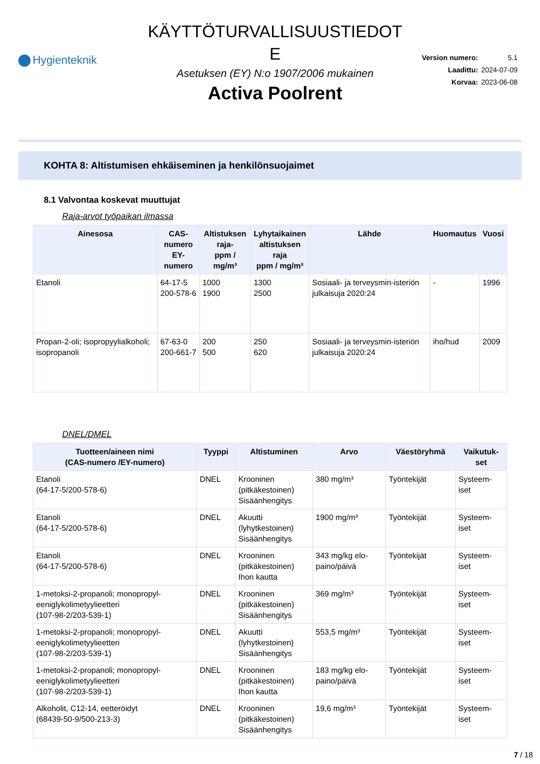Hygienteknik
KÄYTTÖTURVALLISUUSTIEDOT
E
Asetuksen (EY) N:o 1907/2006 mukainen
Activa Poolrent
| Version numero: | 5.1 |
| Laadittu: | 2024-07-09 |
| Korvaa: | 2023-06-08 |
KOHTA 8: Altistumisen ehkäiseminen ja henkilönsuojaimet
8.1 Valvontaa koskevat muuttujat
Raja-arvot työpaikan ilmassa
| Ainesosa | CAS- numero EY-numero | Altistuksen raja- ppm / mg/m³ | Lyhytaikainen altistuksen raja ppm / mg/m³ | Lähde | Huomautus | Vuosi |
| --- | --- | --- | --- | --- | --- | --- |
| Etanoli | 64-17-5 200-578-6 | 1000 1900 | 1300 2500 | Sosiaali- ja terveysmin-isteriön julkaisuja 2020:24 | - | 1996 |
| Propan-2-oli; isopropyylialkoholi; isopropanoli | 67-63-0 200-661-7 | 200 500 | 250 620 | Sosiaali- ja terveysmin-isteriön julkaisuja 2020:24 | iho/hud | 2009 |
DNEL/DMEL
| Tuotteen/aineen nimi (CAS-numero /EY-numero) | Tyyppi | Altistuminen | Arvo | Väestöryhmä | Vaikutuk- set |
| --- | --- | --- | --- | --- | --- |
| Etanoli (64-17-5/200-578-6) | DNEL | Krooninen (pitkäkestoinen) Sisäänhengitys | 380 mg/m³ | Työntekijät | Systeem- iset |
| Etanoli (64-17-5/200-578-6) | DNEL | Akuutti (lyhytkestoinen) Sisäänhengitys | 1900 mg/m³ | Työntekijät | Systeem- iset |
| Etanoli (64-17-5/200-578-6) | DNEL | Krooninen (pitkäkestoinen) Ihon kautta | 343 mg/kg elo- paino/päivä | Työntekijät | Systeem- iset |
| 1-metoksi-2-propanoli; monopropyl- eeniglykolimetyylieetteri (107-98-2/203-539-1) | DNEL | Krooninen (pitkäkestoinen) Sisäänhengitys | 369 mg/m³ | Työntekijät | Systeem- iset |
| 1-metoksi-2-propanoli; monopropyl- eeniglykolimetyylieetteri (107-98-2/203-539-1) | DNEL | Akuutti (lyhytkestoinen) Sisäänhengitys | 553,5 mg/m³ | Työntekijät | Systeem- iset |
| 1-metoksi-2-propanoli; monopropyl- eeniglykolimetyylieetteri (107-98-2/203-539-1) | DNEL | Krooninen (pitkäkestoinen) Ihon kautta | 183 mg/kg elo- paino/päivä | Työntekijät | Systeem- iset |
| Alkoholit, C12-14, eetteröidyt (68439-50-9/500-213-3) | DNEL | Krooninen (pitkäkestoinen) Sisäänhengitys | 19,6 mg/m³ | Työntekijät | Systeem- iset |
7 / 18